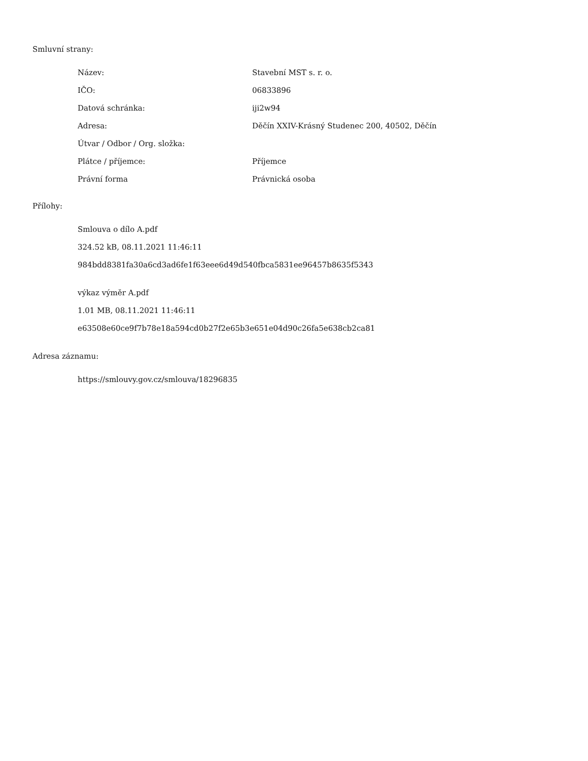Smluvní strany:
| Název: | Stavební MST s. r. o. |
| IČO: | 06833896 |
| Datová schránka: | iji2w94 |
| Adresa: | Děčín XXIV-Krásný Studenec 200, 40502, Děčín |
| Útvar / Odbor / Org. složka: | |
| Plátce / příjemce: | Příjemce |
| Právní forma | Právnická osoba |
Přílohy:
Smlouva o dílo A.pdf
324.52 kB, 08.11.2021 11:46:11
984bdd8381fa30a6cd3ad6fe1f63eee6d49d540fbca5831ee96457b8635f5343
výkaz výměr A.pdf
1.01 MB, 08.11.2021 11:46:11
e63508e60ce9f7b78e18a594cd0b27f2e65b3e651e04d90c26fa5e638cb2ca81
Adresa záznamu:
https://smlouvy.gov.cz/smlouva/18296835